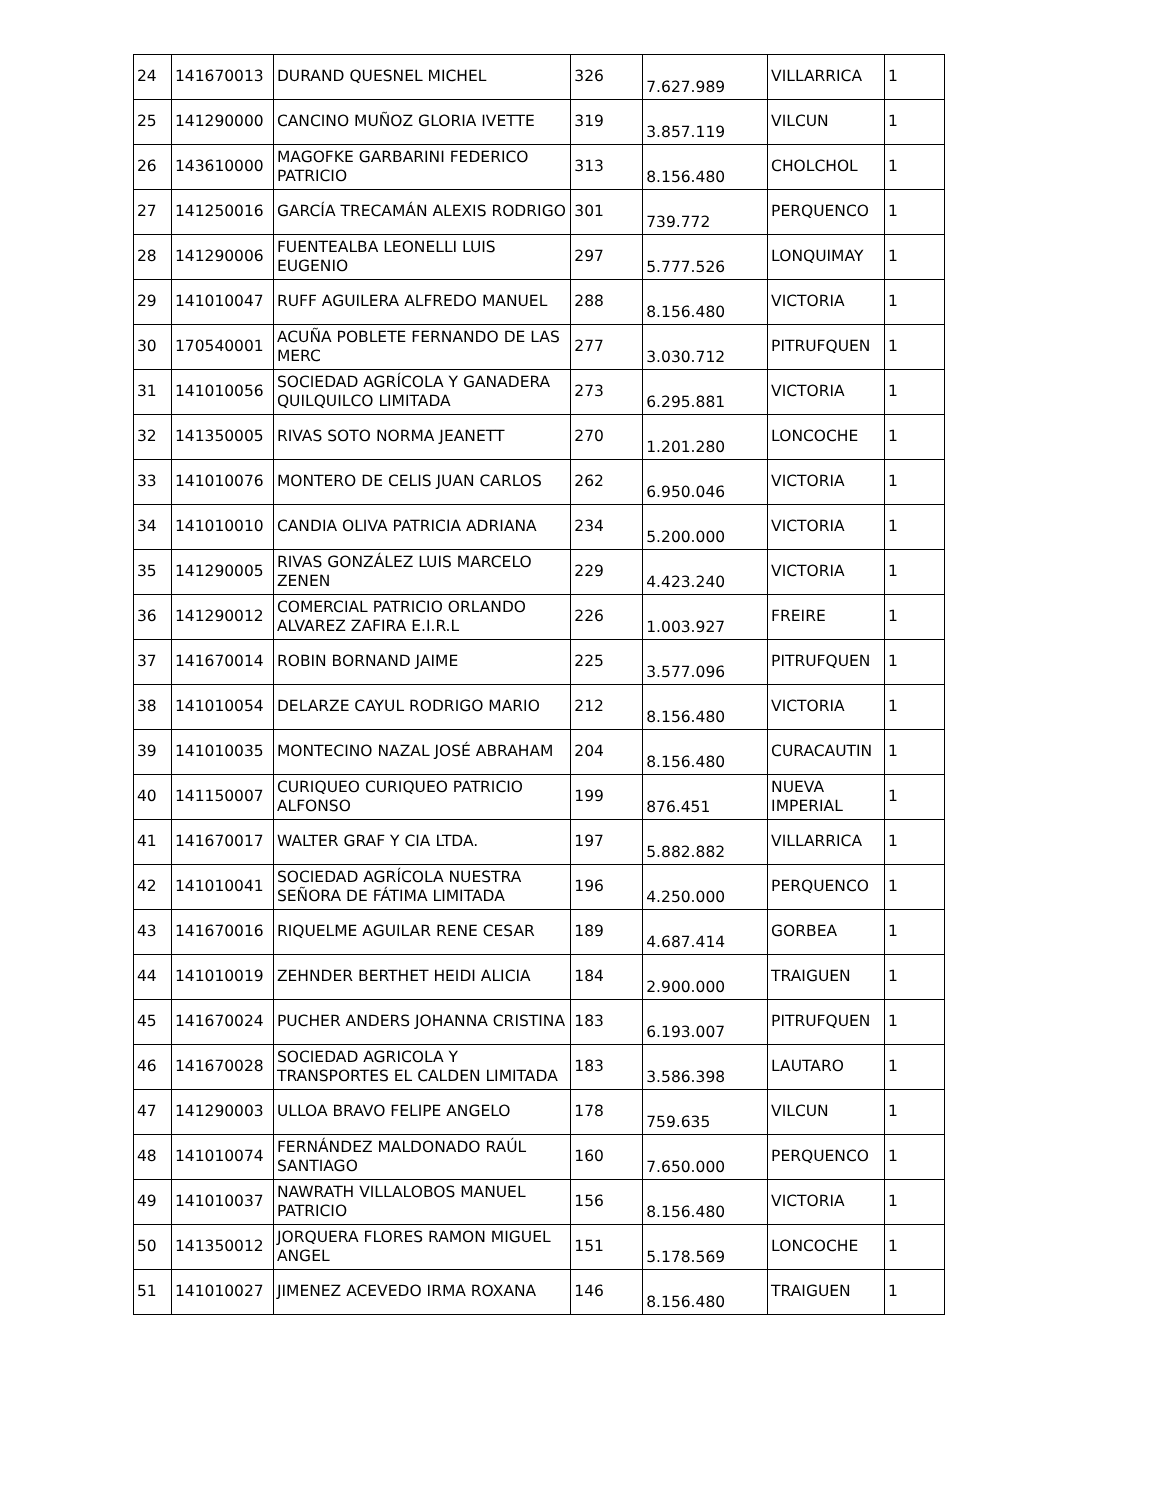| 24 | 141670013 | DURAND QUESNEL MICHEL | 326 | 7.627.989 | VILLARRICA | 1 |
| 25 | 141290000 | CANCINO MUÑOZ GLORIA IVETTE | 319 | 3.857.119 | VILCUN | 1 |
| 26 | 143610000 | MAGOFKE GARBARINI FEDERICO PATRICIO | 313 | 8.156.480 | CHOLCHOL | 1 |
| 27 | 141250016 | GARCÍA TRECAMÁN ALEXIS RODRIGO | 301 | 739.772 | PERQUENCO | 1 |
| 28 | 141290006 | FUENTEALBA LEONELLI LUIS EUGENIO | 297 | 5.777.526 | LONQUIMAY | 1 |
| 29 | 141010047 | RUFF AGUILERA ALFREDO MANUEL | 288 | 8.156.480 | VICTORIA | 1 |
| 30 | 170540001 | ACUÑA POBLETE FERNANDO DE LAS MERC | 277 | 3.030.712 | PITRUFQUEN | 1 |
| 31 | 141010056 | SOCIEDAD AGRÍCOLA Y GANADERA QUILQUILCO LIMITADA | 273 | 6.295.881 | VICTORIA | 1 |
| 32 | 141350005 | RIVAS SOTO NORMA JEANETT | 270 | 1.201.280 | LONCOCHE | 1 |
| 33 | 141010076 | MONTERO DE CELIS JUAN CARLOS | 262 | 6.950.046 | VICTORIA | 1 |
| 34 | 141010010 | CANDIA OLIVA PATRICIA ADRIANA | 234 | 5.200.000 | VICTORIA | 1 |
| 35 | 141290005 | RIVAS GONZÁLEZ LUIS MARCELO ZENEN | 229 | 4.423.240 | VICTORIA | 1 |
| 36 | 141290012 | COMERCIAL PATRICIO ORLANDO ALVAREZ ZAFIRA E.I.R.L | 226 | 1.003.927 | FREIRE | 1 |
| 37 | 141670014 | ROBIN BORNAND JAIME | 225 | 3.577.096 | PITRUFQUEN | 1 |
| 38 | 141010054 | DELARZE CAYUL RODRIGO MARIO | 212 | 8.156.480 | VICTORIA | 1 |
| 39 | 141010035 | MONTECINO NAZAL JOSÉ ABRAHAM | 204 | 8.156.480 | CURACAUTIN | 1 |
| 40 | 141150007 | CURIQUEO CURIQUEO PATRICIO ALFONSO | 199 | 876.451 | NUEVA IMPERIAL | 1 |
| 41 | 141670017 | WALTER GRAF Y CIA LTDA. | 197 | 5.882.882 | VILLARRICA | 1 |
| 42 | 141010041 | SOCIEDAD AGRÍCOLA NUESTRA SEÑORA DE FÁTIMA LIMITADA | 196 | 4.250.000 | PERQUENCO | 1 |
| 43 | 141670016 | RIQUELME AGUILAR RENE CESAR | 189 | 4.687.414 | GORBEA | 1 |
| 44 | 141010019 | ZEHNDER BERTHET HEIDI ALICIA | 184 | 2.900.000 | TRAIGUEN | 1 |
| 45 | 141670024 | PUCHER ANDERS JOHANNA CRISTINA | 183 | 6.193.007 | PITRUFQUEN | 1 |
| 46 | 141670028 | SOCIEDAD AGRICOLA Y TRANSPORTES EL CALDEN LIMITADA | 183 | 3.586.398 | LAUTARO | 1 |
| 47 | 141290003 | ULLOA BRAVO FELIPE ANGELO | 178 | 759.635 | VILCUN | 1 |
| 48 | 141010074 | FERNÁNDEZ MALDONADO RAÚL SANTIAGO | 160 | 7.650.000 | PERQUENCO | 1 |
| 49 | 141010037 | NAWRATH VILLALOBOS MANUEL PATRICIO | 156 | 8.156.480 | VICTORIA | 1 |
| 50 | 141350012 | JORQUERA FLORES RAMON MIGUEL ANGEL | 151 | 5.178.569 | LONCOCHE | 1 |
| 51 | 141010027 | JIMENEZ ACEVEDO IRMA ROXANA | 146 | 8.156.480 | TRAIGUEN | 1 |